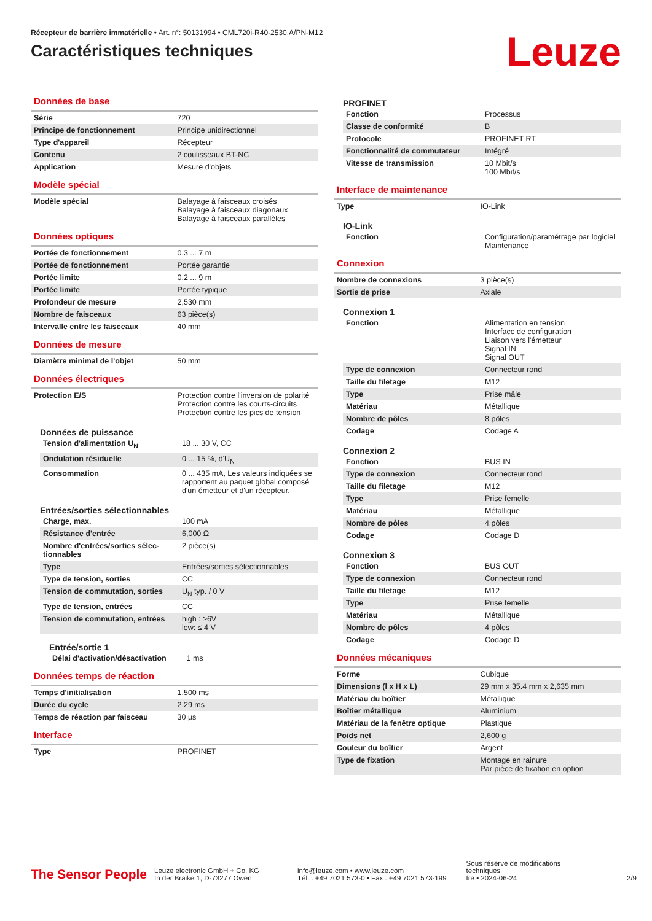Récepteur de barrière immatérielle • Art. n°: 50131994 • CML720i-R40-2530.A/PN-M12
Caractéristiques techniques
Leuze
Données de base
| Série | 720 |
| Principe de fonctionnement | Principe unidirectionnel |
| Type d'appareil | Récepteur |
| Contenu | 2 coulisseaux BT-NC |
| Application | Mesure d'objets |
Modèle spécial
| Modèle spécial | Balayage à faisceaux croisés Balayage à faisceaux diagonaux Balayage à faisceaux parallèles |
Données optiques
| Portée de fonctionnement | 0.3 ... 7 m |
| Portée de fonctionnement | Portée garantie |
| Portée limite | 0.2 ... 9 m |
| Portée limite | Portée typique |
| Profondeur de mesure | 2,530 mm |
| Nombre de faisceaux | 63 pièce(s) |
| Intervalle entre les faisceaux | 40 mm |
Données de mesure
| Diamètre minimal de l'objet | 50 mm |
Données électriques
| Protection E/S | Protection contre l'inversion de polarité Protection contre les courts-circuits Protection contre les pics de tension |
Données de puissance
| Tension d'alimentation U<sub>N</sub> | 18 ... 30 V, CC |
| Ondulation résiduelle | 0 ... 15 %, d'U<sub>N</sub> |
| Consommation | 0 ... 435 mA, Les valeurs indiquées se rapportent au paquet global composé d'un émetteur et d'un récepteur. |
Entrées/sorties sélectionnables
| Charge, max. | 100 mA |
| Résistance d'entrée | 6,000 Ω |
| Nombre d'entrées/sorties sélec-tionnables | 2 pièce(s) |
| Type | Entrées/sorties sélectionnables |
| Type de tension, sorties | CC |
| Tension de commutation, sorties | U<sub>N</sub> typ. / 0 V |
| Type de tension, entrées | CC |
| Tension de commutation, entrées | high : ≥6V low: ≤ 4 V |
Entrée/sortie 1
| Délai d'activation/désactivation | 1 ms |
Données temps de réaction
| Temps d'initialisation | 1,500 ms |
| Durée du cycle | 2.29 ms |
| Temps de réaction par faisceau | 30 μs |
Interface
| Type | PROFINET |
PROFINET
| Fonction | Processus |
| Classe de conformité | B |
| Protocole | PROFINET RT |
| Fonctionnalité de commutateur | Intégré |
| Vitesse de transmission | 10 Mbit/s 100 Mbit/s |
Interface de maintenance
| Type | IO-Link |
IO-Link
| Fonction | Configuration/paramétrage par logiciel Maintenance |
Connexion
| Nombre de connexions | 3 pièce(s) |
| Sortie de prise | Axiale |
Connexion 1
| Fonction | Alimentation en tension Interface de configuration Liaison vers l'émetteur Signal IN Signal OUT |
| Type de connexion | Connecteur rond |
| Taille du filetage | M12 |
| Type | Prise mâle |
| Matériau | Métallique |
| Nombre de pôles | 8 pôles |
| Codage | Codage A |
Connexion 2
| Fonction | BUS IN |
| Type de connexion | Connecteur rond |
| Taille du filetage | M12 |
| Type | Prise femelle |
| Matériau | Métallique |
| Nombre de pôles | 4 pôles |
| Codage | Codage D |
Connexion 3
| Fonction | BUS OUT |
| Type de connexion | Connecteur rond |
| Taille du filetage | M12 |
| Type | Prise femelle |
| Matériau | Métallique |
| Nombre de pôles | 4 pôles |
| Codage | Codage D |
Données mécaniques
| Forme | Cubique |
| Dimensions (l x H x L) | 29 mm x 35.4 mm x 2,635 mm |
| Matériau du boîtier | Métallique |
| Boîtier métallique | Aluminium |
| Matériau de la fenêtre optique | Plastique |
| Poids net | 2,600 g |
| Couleur du boîtier | Argent |
| Type de fixation | Montage en rainure Par pièce de fixation en option |
The Sensor People
Leuze electronic GmbH + Co. KG
In der Braike 1, D-73277 Owen
info@leuze.com • www.leuze.com
Tél. : +49 7021 573-0 • Fax : +49 7021 573-199
Sous réserve de modifications
techniques
fre • 2024-06-24
2/9